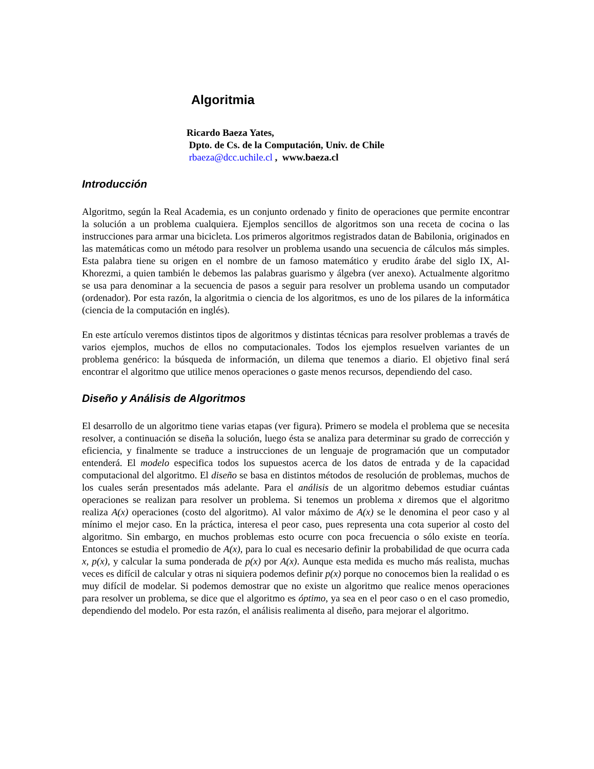Algoritmia
Ricardo Baeza Yates,
Dpto. de Cs. de la Computación, Univ. de Chile
rbaeza@dcc.uchile.cl , www.baeza.cl
Introducción
Algoritmo, según la Real Academia, es un conjunto ordenado y finito de operaciones que permite encontrar la solución a un problema cualquiera. Ejemplos sencillos de algoritmos son una receta de cocina o las instrucciones para armar una bicicleta. Los primeros algoritmos registrados datan de Babilonia, originados en las matemáticas como un método para resolver un problema usando una secuencia de cálculos más simples. Esta palabra tiene su origen en el nombre de un famoso matemático y erudito árabe del siglo IX, Al-Khorezmi, a quien también le debemos las palabras guarismo y álgebra (ver anexo). Actualmente algoritmo se usa para denominar a la secuencia de pasos a seguir para resolver un problema usando un computador (ordenador). Por esta razón, la algoritmia o ciencia de los algoritmos, es uno de los pilares de la informática (ciencia de la computación en inglés).
En este artículo veremos distintos tipos de algoritmos y distintas técnicas para resolver problemas a través de varios ejemplos, muchos de ellos no computacionales. Todos los ejemplos resuelven variantes de un problema genérico: la búsqueda de información, un dilema que tenemos a diario. El objetivo final será encontrar el algoritmo que utilice menos operaciones o gaste menos recursos, dependiendo del caso.
Diseño y Análisis de Algoritmos
El desarrollo de un algoritmo tiene varias etapas (ver figura). Primero se modela el problema que se necesita resolver, a continuación se diseña la solución, luego ésta se analiza para determinar su grado de corrección y eficiencia, y finalmente se traduce a instrucciones de un lenguaje de programación que un computador entenderá. El modelo especifica todos los supuestos acerca de los datos de entrada y de la capacidad computacional del algoritmo. El diseño se basa en distintos métodos de resolución de problemas, muchos de los cuales serán presentados más adelante. Para el análisis de un algoritmo debemos estudiar cuántas operaciones se realizan para resolver un problema. Si tenemos un problema x diremos que el algoritmo realiza A(x) operaciones (costo del algoritmo). Al valor máximo de A(x) se le denomina el peor caso y al mínimo el mejor caso. En la práctica, interesa el peor caso, pues representa una cota superior al costo del algoritmo. Sin embargo, en muchos problemas esto ocurre con poca frecuencia o sólo existe en teoría. Entonces se estudia el promedio de A(x), para lo cual es necesario definir la probabilidad de que ocurra cada x, p(x), y calcular la suma ponderada de p(x) por A(x). Aunque esta medida es mucho más realista, muchas veces es difícil de calcular y otras ni siquiera podemos definir p(x) porque no conocemos bien la realidad o es muy difícil de modelar. Si podemos demostrar que no existe un algoritmo que realice menos operaciones para resolver un problema, se dice que el algoritmo es óptimo, ya sea en el peor caso o en el caso promedio, dependiendo del modelo. Por esta razón, el análisis realimenta al diseño, para mejorar el algoritmo.